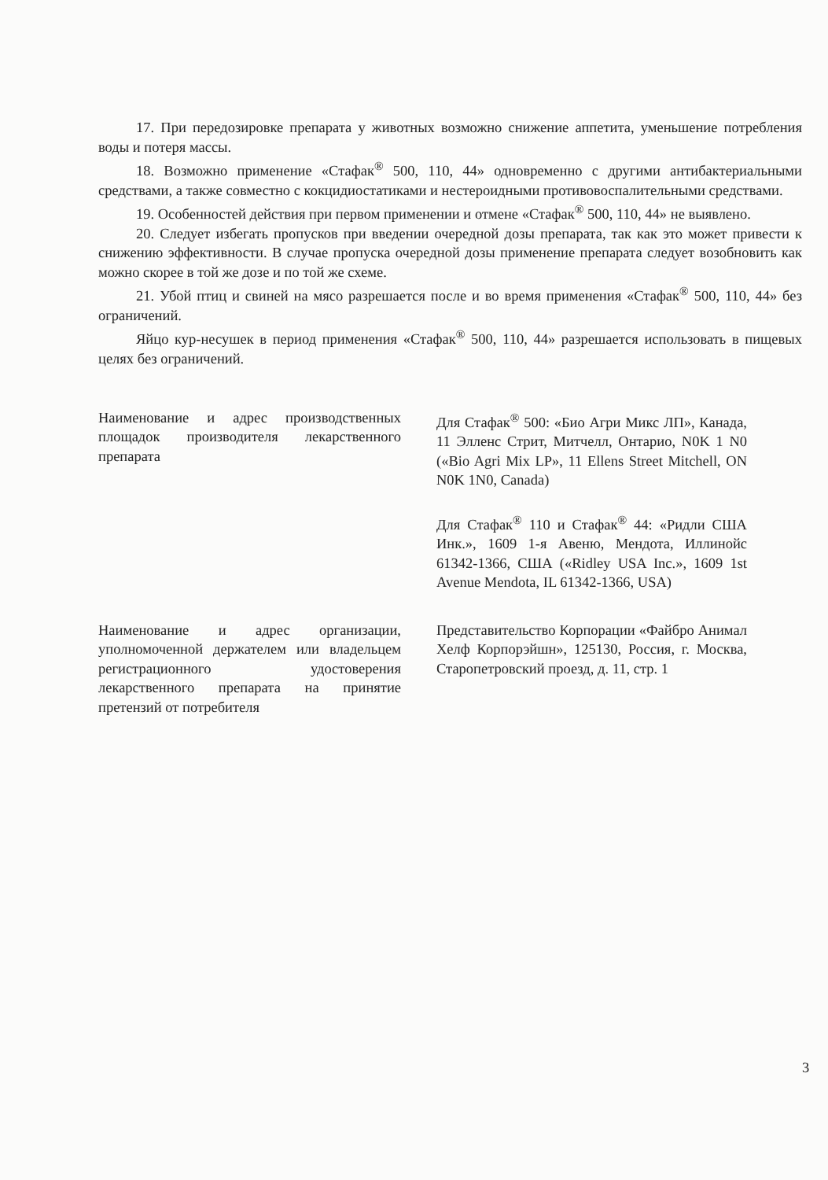17. При передозировке препарата у животных возможно снижение аппетита, уменьшение потребления воды и потеря массы.
18. Возможно применение «Стафак<sup>®</sup> 500, 110, 44» одновременно с другими антибактериальными средствами, а также совместно с кокцидиостатиками и нестероидными противовоспалительными средствами.
19. Особенностей действия при первом применении и отмене «Стафак<sup>®</sup> 500, 110, 44» не выявлено.
20. Следует избегать пропусков при введении очередной дозы препарата, так как это может привести к снижению эффективности. В случае пропуска очередной дозы применение препарата следует возобновить как можно скорее в той же дозе и по той же схеме.
21. Убой птиц и свиней на мясо разрешается после и во время применения «Стафак<sup>®</sup> 500, 110, 44» без ограничений.
Яйцо кур-несушек в период применения «Стафак<sup>®</sup> 500, 110, 44» разрешается использовать в пищевых целях без ограничений.
Наименование и адрес производственных площадок производителя лекарственного препарата
Для Стафак<sup>®</sup> 500: «Био Агри Микс ЛП», Канада, 11 Элленс Стрит, Митчелл, Онтарио, N0K 1 N0 («Bio Agri Mix LP», 11 Ellens Street Mitchell, ON N0K 1N0, Canada)
Для Стафак<sup>®</sup> 110 и Стафак<sup>®</sup> 44: «Ридли США Инк.», 1609 1-я Авеню, Мендота, Иллинойс 61342-1366, США («Ridley USA Inc.», 1609 1st Avenue Mendota, IL 61342-1366, USA)
Наименование и адрес организации, уполномоченной держателем или владельцем регистрационного удостоверения лекарственного препарата на принятие претензий от потребителя
Представительство Корпорации «Файбро Анимал Хелф Корпорэйшн», 125130, Россия, г. Москва, Старопетровский проезд, д. 11, стр. 1
3